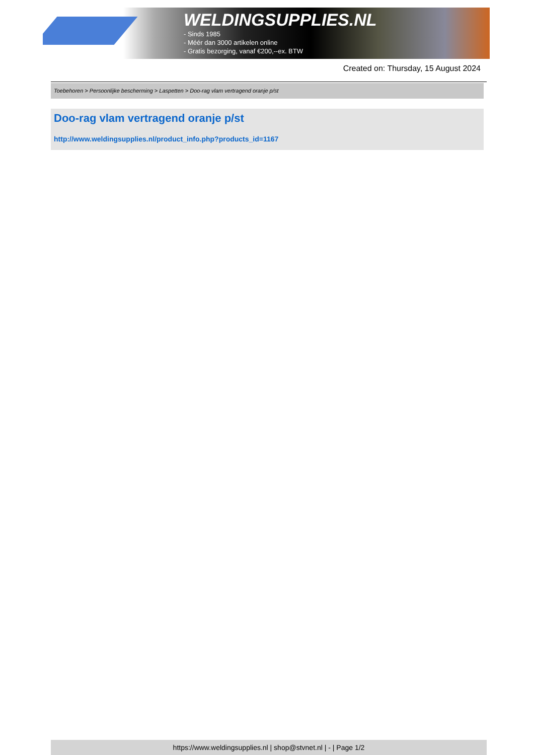WELDINGSUPPLIES.NL
- Sinds 1985
- Méér dan 3000 artikelen online
- Gratis bezorging, vanaf €200,--ex. BTW
Created on: Thursday, 15 August 2024
Toebehoren > Persoonlijke bescherming > Laspetten > Doo-rag vlam vertragend oranje p/st
Doo-rag vlam vertragend oranje p/st
http://www.weldingsupplies.nl/product_info.php?products_id=1167
https://www.weldingsupplies.nl | shop@stvnet.nl | - | Page 1/2